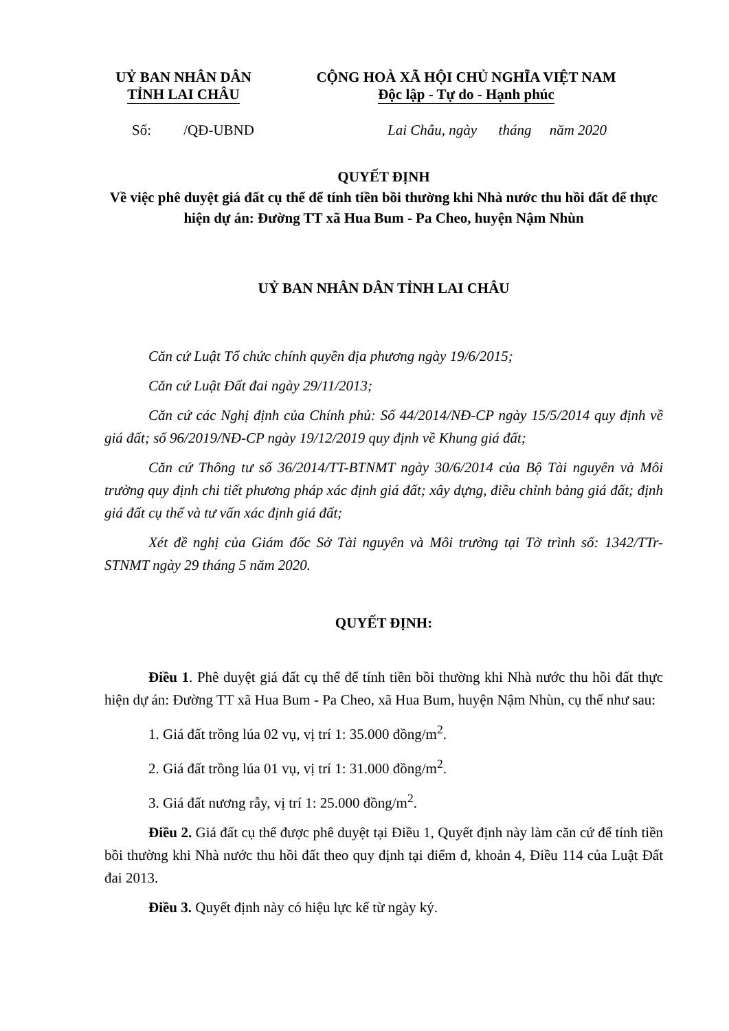UỶ BAN NHÂN DÂN
TỈNH LAI CHÂU
CỘNG HOÀ XÃ HỘI CHỦ NGHĨA VIỆT NAM
Độc lập - Tự do - Hạnh phúc
Số: /QĐ-UBND Lai Châu, ngày tháng năm 2020
QUYẾT ĐỊNH
Về việc phê duyệt giá đất cụ thể để tính tiền bồi thường khi Nhà nước thu hồi đất để thực hiện dự án: Đường TT xã Hua Bum - Pa Cheo, huyện Nậm Nhùn
UỶ BAN NHÂN DÂN TỈNH LAI CHÂU
Căn cứ Luật Tổ chức chính quyền địa phương ngày 19/6/2015;
Căn cứ Luật Đất đai ngày 29/11/2013;
Căn cứ các Nghị định của Chính phủ: Số 44/2014/NĐ-CP ngày 15/5/2014 quy định về giá đất; số 96/2019/NĐ-CP ngày 19/12/2019 quy định về Khung giá đất;
Căn cứ Thông tư số 36/2014/TT-BTNMT ngày 30/6/2014 của Bộ Tài nguyên và Môi trường quy định chi tiết phương pháp xác định giá đất; xây dựng, điều chỉnh bảng giá đất; định giá đất cụ thể và tư vấn xác định giá đất;
Xét đề nghị của Giám đốc Sở Tài nguyên và Môi trường tại Tờ trình số: 1342/TTr-STNMT ngày 29 tháng 5 năm 2020.
QUYẾT ĐỊNH:
Điều 1. Phê duyệt giá đất cụ thể để tính tiền bồi thường khi Nhà nước thu hồi đất thực hiện dự án: Đường TT xã Hua Bum - Pa Cheo, xã Hua Bum, huyện Nậm Nhùn, cụ thể như sau:
1. Giá đất trồng lúa 02 vụ, vị trí 1: 35.000 đồng/m<sup>2</sup>.
2. Giá đất trồng lúa 01 vụ, vị trí 1: 31.000 đồng/m<sup>2</sup>.
3. Giá đất nương rẫy, vị trí 1: 25.000 đồng/m<sup>2</sup>.
Điều 2. Giá đất cụ thể được phê duyệt tại Điều 1, Quyết định này làm căn cứ để tính tiền bồi thường khi Nhà nước thu hồi đất theo quy định tại điểm đ, khoản 4, Điều 114 của Luật Đất đai 2013.
Điều 3. Quyết định này có hiệu lực kể từ ngày ký.